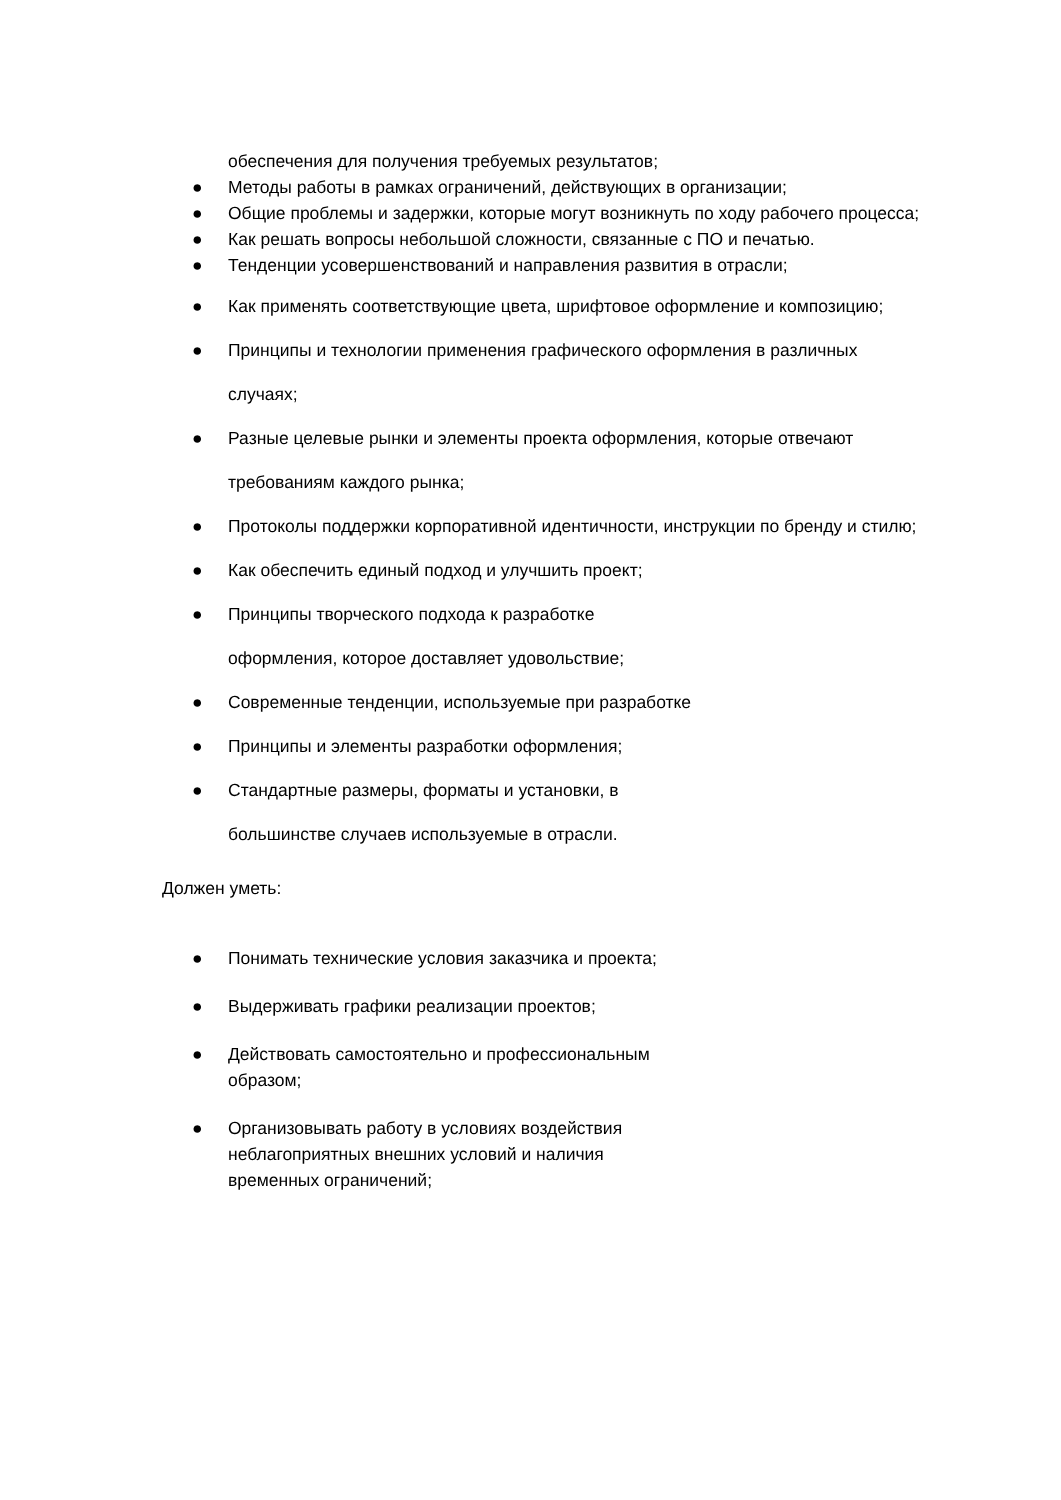обеспечения для получения требуемых результатов;
● Методы работы в рамках ограничений, действующих в организации;
● Общие проблемы и задержки, которые могут возникнуть по ходу рабочего процесса;
● Как решать вопросы небольшой сложности, связанные с ПО и печатью.
● Тенденции усовершенствований и направления развития в отрасли;
● Как применять соответствующие цвета, шрифтовое оформление и композицию;
● Принципы и технологии применения графического оформления в различных случаях;
● Разные целевые рынки и элементы проекта оформления, которые отвечают требованиям каждого рынка;
● Протоколы поддержки корпоративной идентичности, инструкции по бренду и стилю;
● Как обеспечить единый подход и улучшить проект;
● Принципы творческого подхода к разработке
оформления, которое доставляет удовольствие;
● Современные тенденции, используемые при разработке
● Принципы и элементы разработки оформления;
● Стандартные размеры, форматы и установки, в
большинстве случаев используемые в отрасли.
Должен уметь:
● Понимать технические условия заказчика и проекта;
● Выдерживать графики реализации проектов;
● Действовать самостоятельно и профессиональным
образом;
● Организовывать работу в условиях воздействия
неблагоприятных внешних условий и наличия
временных ограничений;